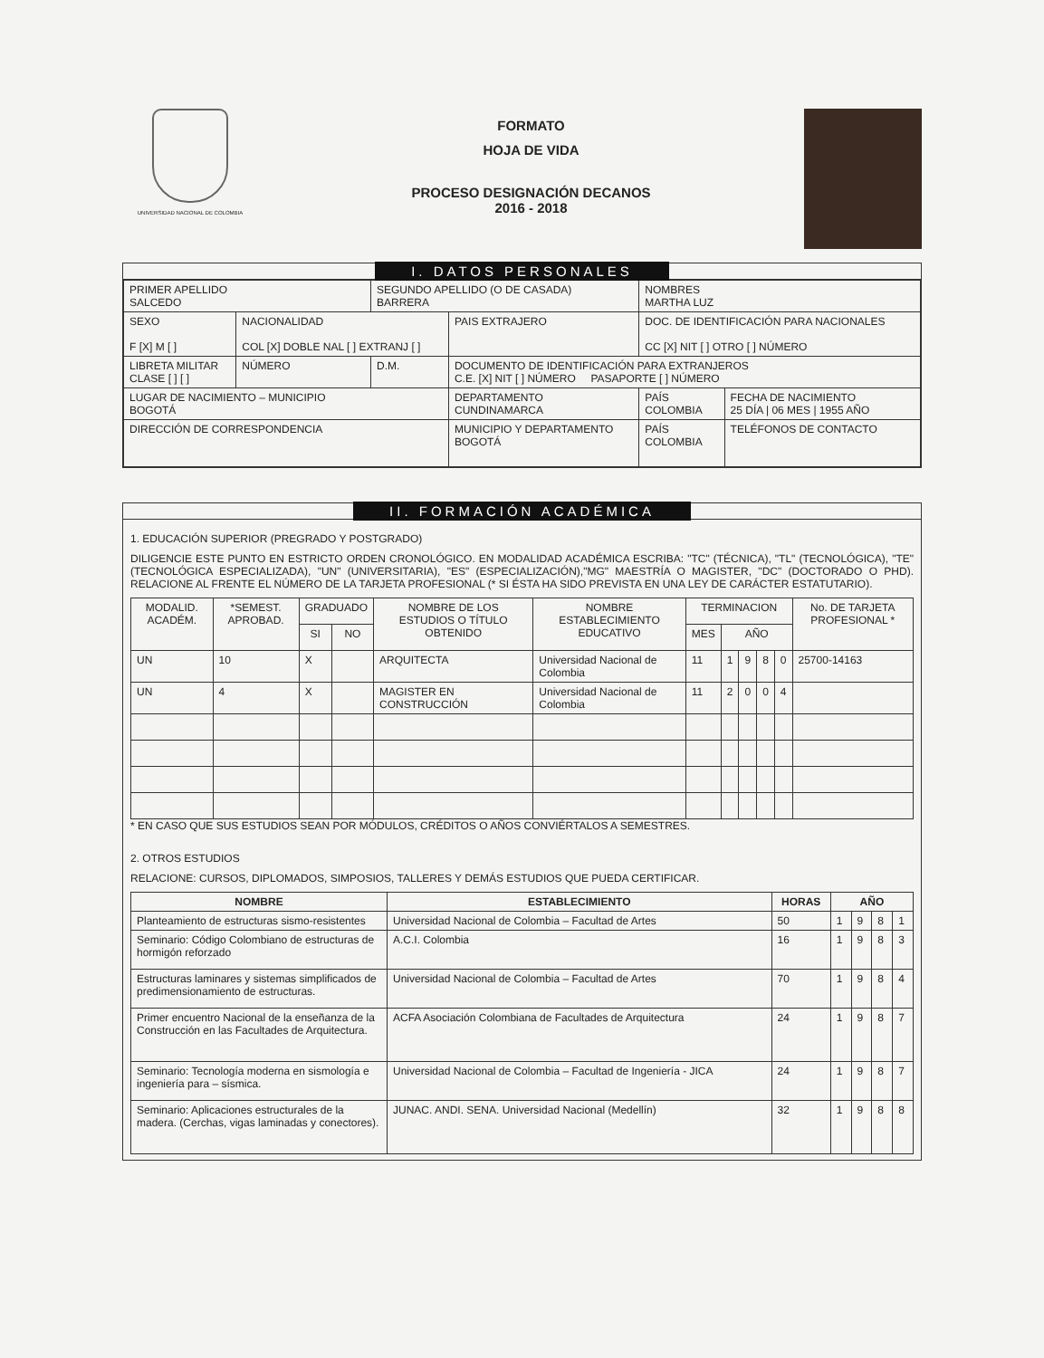UNIVERSIDAD NACIONAL DE COLOMBIA
FORMATO
HOJA DE VIDA
PROCESO DESIGNACIÓN DECANOS
2016 - 2018
I. DATOS PERSONALES
| PRIMER APELLIDO SALCEDO | | SEGUNDO APELLIDO (O DE CASADA) BARRERA | | | NOMBRES MARTHA LUZ | |
| SEXO F [X] M [ ] | NACIONALIDAD COL [X] DOBLE NAL [ ] EXTRANJ [ ] | | PAIS EXTRAJERO | | DOC. DE IDENTIFICACIÓN PARA NACIONALES CC [X] NIT [ ] OTRO [ ] NÚMERO | |
| LIBRETA MILITAR CLASE [ ] [ ] | NÚMERO | D.M. | DOCUMENTO DE IDENTIFICACIÓN PARA EXTRANJEROS C.E. [X] NIT [ ] NÚMERO PASAPORTE [ ] NÚMERO | | | |
| LUGAR DE NACIMIENTO – MUNICIPIO BOGOTÁ | | | | DEPARTAMENTO CUNDINAMARCA | PAÍS COLOMBIA | FECHA DE NACIMIENTO 25 DÍA / 06 MES / 1955 AÑO |
| DIRECCIÓN DE CORRESPONDENCIA | | | | MUNICIPIO Y DEPARTAMENTO BOGOTÁ | PAÍS COLOMBIA | TELÉFONOS DE CONTACTO |
II. FORMACIÓN ACADÉMICA
1. EDUCACIÓN SUPERIOR (PREGRADO Y POSTGRADO)
DILIGENCIE ESTE PUNTO EN ESTRICTO ORDEN CRONOLÓGICO. EN MODALIDAD ACADÉMICA ESCRIBA: "TC" (TÉCNICA), "TL" (TECNOLÓGICA), "TE" (TECNOLÓGICA ESPECIALIZADA), "UN" (UNIVERSITARIA), "ES" (ESPECIALIZACIÓN),"MG" MAESTRÍA O MAGISTER, "DC" (DOCTORADO O PHD). RELACIONE AL FRENTE EL NÚMERO DE LA TARJETA PROFESIONAL (* SI ÉSTA HA SIDO PREVISTA EN UNA LEY DE CARÁCTER ESTATUTARIO).
| MODALID. ACADÉM. | *SEMEST. APROBAD. | GRADUADO | | NOMBRE DE LOS ESTUDIOS O TÍTULO OBTENIDO | NOMBRE ESTABLECIMIENTO EDUCATIVO | TERMINACION | | | | | No. DE TARJETA PROFESIONAL * |
| --- | --- | --- | --- | --- | --- | --- | --- | --- | --- | --- | --- |
| | | SI | NO | | | MES | AÑO | | | | |
| UN | 10 | X | | ARQUITECTA | Universidad Nacional de Colombia | 11 | 1 | 9 | 8 | 0 | 25700-14163 |
| UN | 4 | X | | MAGISTER EN CONSTRUCCIÓN | Universidad Nacional de Colombia | 11 | 2 | 0 | 0 | 4 | |
* EN CASO QUE SUS ESTUDIOS SEAN POR MÓDULOS, CRÉDITOS O AÑOS CONVIÉRTALOS A SEMESTRES.
2. OTROS ESTUDIOS
RELACIONE: CURSOS, DIPLOMADOS, SIMPOSIOS, TALLERES Y DEMÁS ESTUDIOS QUE PUEDA CERTIFICAR.
| NOMBRE | ESTABLECIMIENTO | HORAS | AÑO | | | |
| --- | --- | --- | --- | --- | --- | --- |
| Planteamiento de estructuras sismo-resistentes | Universidad Nacional de Colombia – Facultad de Artes | 50 | 1 | 9 | 8 | 1 |
| Seminario: Código Colombiano de estructuras de hormigón reforzado | A.C.I. Colombia | 16 | 1 | 9 | 8 | 3 |
| Estructuras laminares y sistemas simplificados de predimensionamiento de estructuras. | Universidad Nacional de Colombia – Facultad de Artes | 70 | 1 | 9 | 8 | 4 |
| Primer encuentro Nacional de la enseñanza de la Construcción en las Facultades de Arquitectura. | ACFA Asociación Colombiana de Facultades de Arquitectura | 24 | 1 | 9 | 8 | 7 |
| Seminario: Tecnología moderna en sismología e ingeniería para – sísmica. | Universidad Nacional de Colombia – Facultad de Ingeniería - JICA | 24 | 1 | 9 | 8 | 7 |
| Seminario: Aplicaciones estructurales de la madera. (Cerchas, vigas laminadas y conectores). | JUNAC. ANDI. SENA. Universidad Nacional (Medellín) | 32 | 1 | 9 | 8 | 8 |